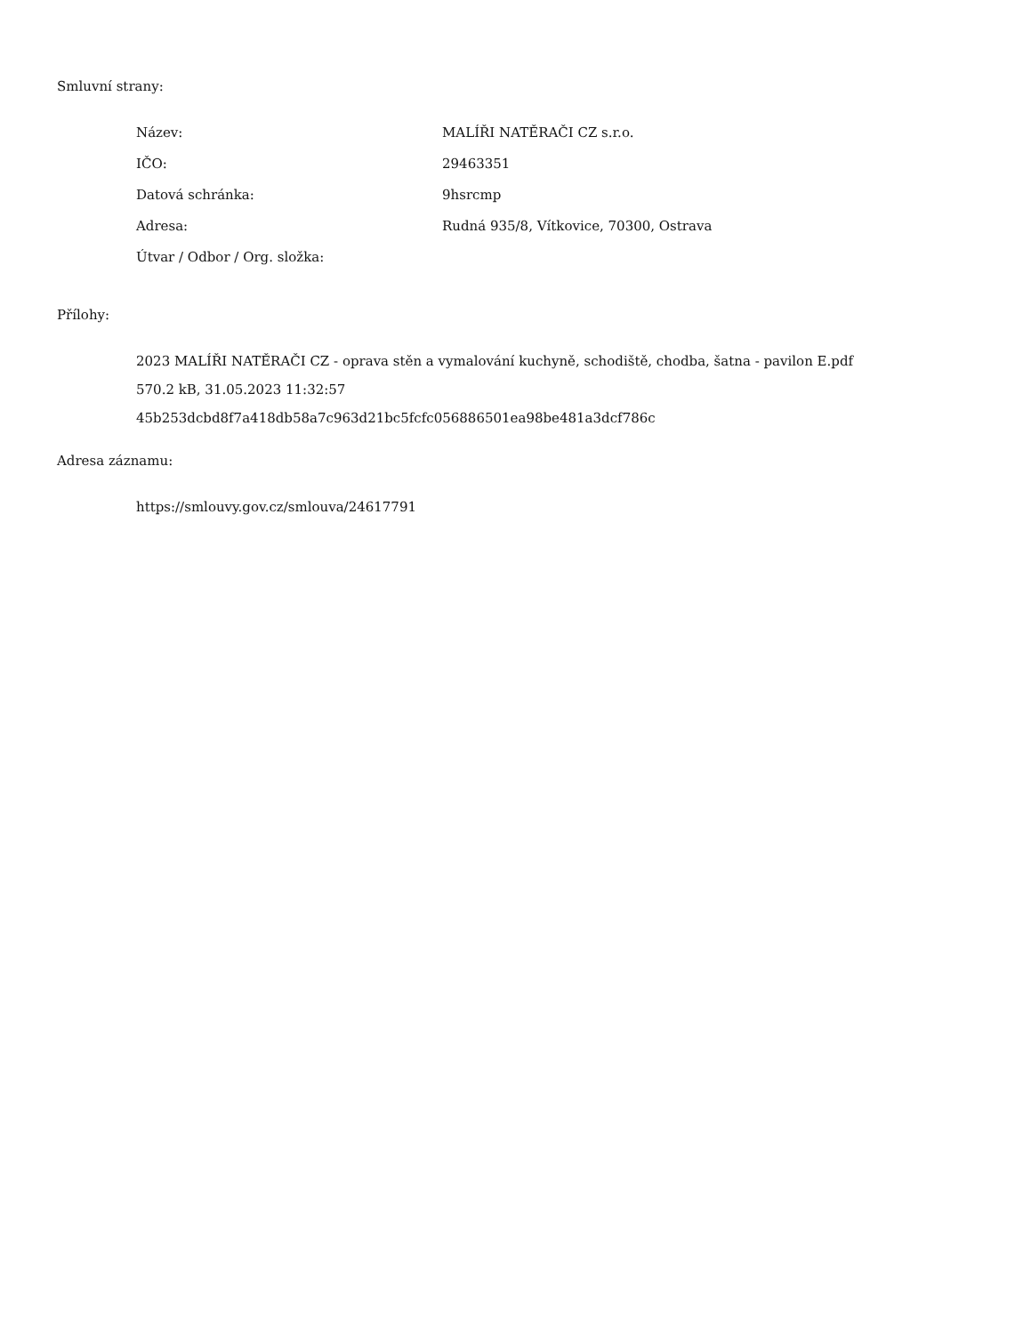Smluvní strany:
| Název: | MALÍŘI NATĚRAČI CZ s.r.o. |
| IČO: | 29463351 |
| Datová schránka: | 9hsrcmp |
| Adresa: | Rudná 935/8, Vítkovice, 70300, Ostrava |
| Útvar / Odbor / Org. složka: | |
Přílohy:
2023 MALÍŘI NATĚRAČI CZ - oprava stěn a vymalování kuchyně, schodiště, chodba, šatna - pavilon E.pdf
570.2 kB, 31.05.2023 11:32:57
45b253dcbd8f7a418db58a7c963d21bc5fcfc056886501ea98be481a3dcf786c
Adresa záznamu:
https://smlouvy.gov.cz/smlouva/24617791